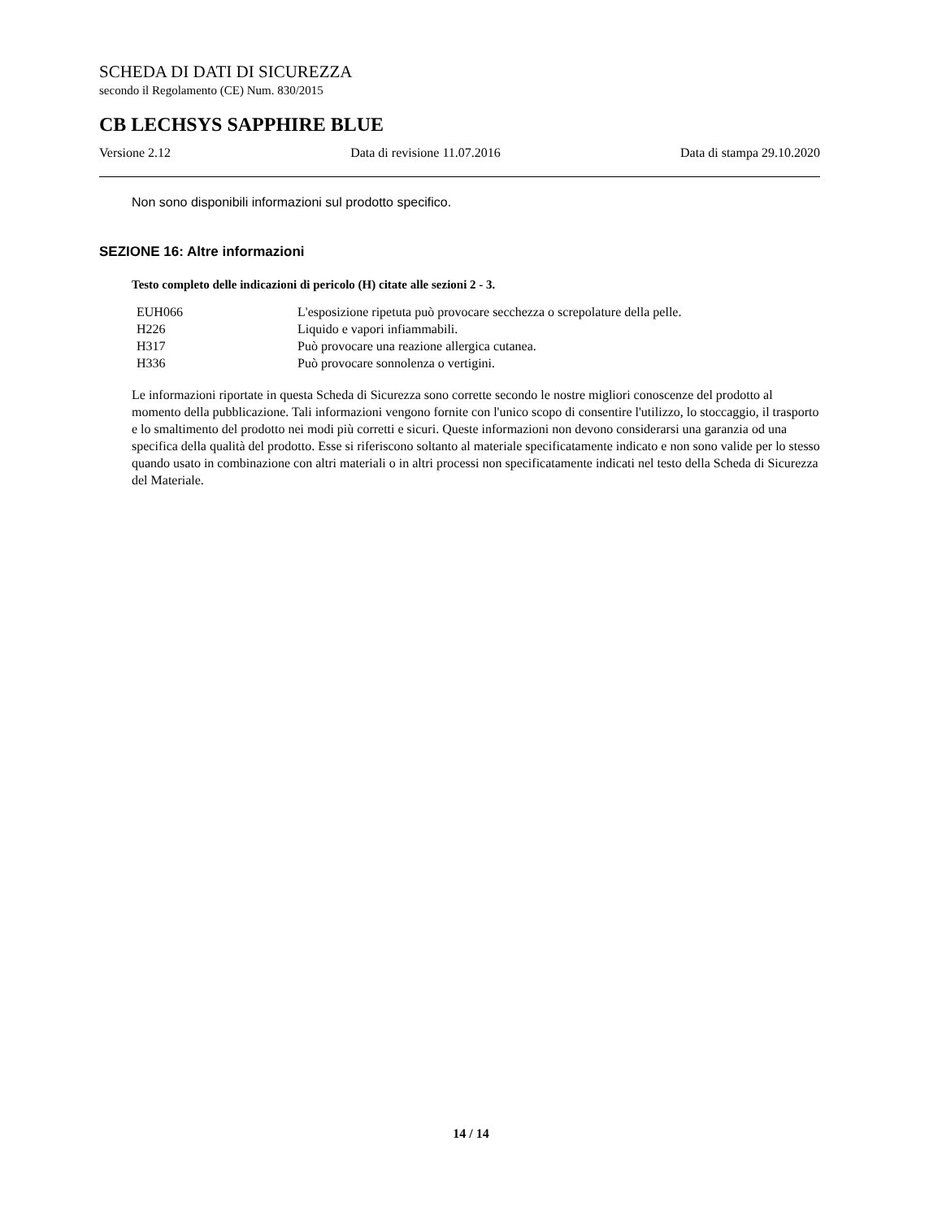SCHEDA DI DATI DI SICUREZZA
secondo il Regolamento (CE) Num. 830/2015
CB LECHSYS SAPPHIRE BLUE
Versione 2.12 Data di revisione 11.07.2016 Data di stampa 29.10.2020
Non sono disponibili informazioni sul prodotto specifico.
SEZIONE 16: Altre informazioni
Testo completo delle indicazioni di pericolo (H) citate alle sezioni 2 - 3.
| EUH066 | L'esposizione ripetuta può provocare secchezza o screpolature della pelle. |
| H226 | Liquido e vapori infiammabili. |
| H317 | Può provocare una reazione allergica cutanea. |
| H336 | Può provocare sonnolenza o vertigini. |
Le informazioni riportate in questa Scheda di Sicurezza sono corrette secondo le nostre migliori conoscenze del prodotto al momento della pubblicazione. Tali informazioni vengono fornite con l'unico scopo di consentire l'utilizzo, lo stoccaggio, il trasporto e lo smaltimento del prodotto nei modi più corretti e sicuri. Queste informazioni non devono considerarsi una garanzia od una specifica della qualità del prodotto. Esse si riferiscono soltanto al materiale specificatamente indicato e non sono valide per lo stesso quando usato in combinazione con altri materiali o in altri processi non specificatamente indicati nel testo della Scheda di Sicurezza del Materiale.
14 / 14